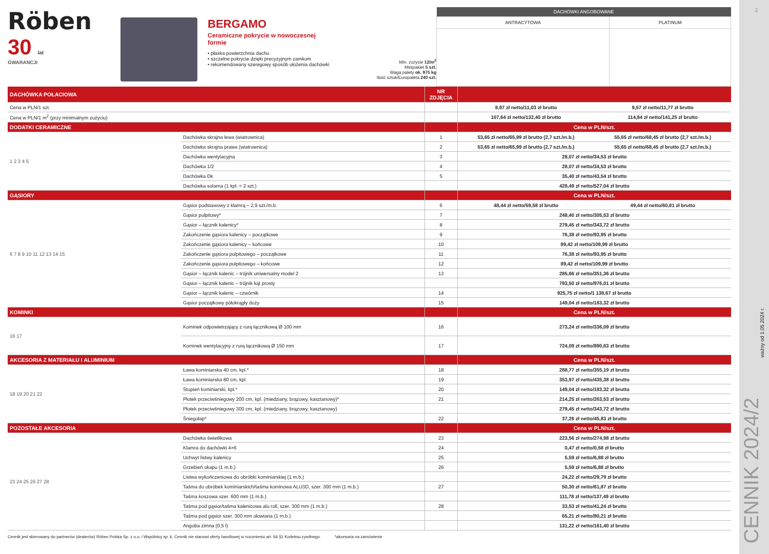2
Röben
30 lat
GWARANCJI
BERGAMO
Ceramiczne pokrycie w nowoczesnej formie
• płaska powierzchnia dachu
• szczelne pokrycie dzięki precyzyjnym zamkom
• rekomendowany szeregowy sposób ułożenia dachówki
Min. zużycie 12/m<sup>2</sup>
Minipakiet 5 szt.
Waga palety ok. 975 kg
Ilość sztuk/Europaleta 240 szt.
| DACHÓWKI ANGOBOWANE | |
| --- | --- |
| ANTRACYTOWA | PLATINUM |
| DACHÓWKA POŁACIOWA | | NR ZDJĘCIA | | |
| Cena w PLN/1 szt. | | | 8,97 zł netto/11,03 zł brutto | 9,57 zł netto/11,77 zł brutto |
| Cena w PLN/1 m<sup>2</sup> (przy minimalnym zużyciu) | | | 107,64 zł netto/132,40 zł brutto | 114,84 zł netto/141,25 zł brutto |
| DODATKI CERAMICZNE | | | Cena w PLN/szt. | |
| 1 2 3 4 5 | Dachówka skrajna lewa (wiatrownica) | 1 | 53,65 zł netto/65,99 zł brutto (2,7 szt./m.b.) | 55,65 zł netto/68,45 zł brutto (2,7 szt./m.b.) |
| | Dachówka skrajna prawa (wiatrownica) | 2 | 53,65 zł netto/65,99 zł brutto (2,7 szt./m.b.) | 55,65 zł netto/68,45 zł brutto (2,7 szt./m.b.) |
| | Dachówka wentylacyjna | 3 | 28,07 zł netto/34,53 zł brutto | |
| | Dachówka 1/2 | 4 | 28,07 zł netto/34,53 zł brutto | |
| | Dachówka Dk | 5 | 35,40 zł netto/43,54 zł brutto | |
| | Dachówka solarna (1 kpl. = 2 szt.) | | 428,49 zł netto/527,04 zł brutto | |
| GĄSIORY | | | Cena w PLN/szt. | |
| 6 7 8 9 10 11 12 13 14 15 | Gąsior podstawowy z klamrą – 2,9 szt./m.b. | 6 | 48,44 zł netto/59,58 zł brutto | 49,44 zł netto/60,81 zł brutto |
| | Gąsior pulpitowy* | 7 | 248,40 zł netto/305,53 zł brutto | |
| | Gąsior – łącznik kalenicy* | 8 | 279,45 zł netto/343,72 zł brutto | |
| | Zakończenie gąsiora kalenicy – początkowe | 9 | 76,38 zł netto/93,95 zł brutto | |
| | Zakończenie gąsiora kalenicy – końcowe | 10 | 89,42 zł netto/109,99 zł brutto | |
| | Zakończenie gąsiora pulpitowego – początkowe | 11 | 76,38 zł netto/93,95 zł brutto | |
| | Zakończenie gąsiora pulpitowego – końcowe | 12 | 89,42 zł netto/109,99 zł brutto | |
| | Gąsior – łącznik kalenic – trójnik uniwersalny model 2 | 13 | 285,66 zł netto/351,36 zł brutto | |
| | Gąsior – łącznik kalenic – trójnik kąt prosty | | 793,50 zł netto/976,01 zł brutto | |
| | Gąsior – łącznik kalenic – czwórnik | 14 | 925,75 zł netto/1 138,67 zł brutto | |
| | Gąsior początkowy półokrągły duży | 15 | 149,04 zł netto/183,32 zł brutto | |
| KOMINKI | | | Cena w PLN/szt. | |
| 16 17 | Kominek odpowietrzający z rurą łącznikową Ø 100 mm | 16 | 273,24 zł netto/336,09 zł brutto | |
| | Kominek wentylacyjny z rurą łącznikową Ø 150 mm | 17 | 724,09 zł netto/890,63 zł brutto | |
| AKCESORIA Z MATERIAŁU I ALUMINIUM | | | Cena w PLN/szt. | |
| 18 19 20 21 22 | Ława kominiarska 40 cm, kpl.* | 18 | 288,77 zł netto/355,19 zł brutto | |
| | Ława kominiarska 80 cm, kpl. | 19 | 353,97 zł netto/435,38 zł brutto | |
| | Stopień kominiarski, kpl.* | 20 | 149,04 zł netto/183,32 zł brutto | |
| | Płotek przeciwśniegowy 200 cm, kpl. (miedziany, brązowy, kasztanowy)* | 21 | 214,25 zł netto/263,53 zł brutto | |
| | Płotek przeciwśniegowy 300 cm, kpl. (miedziany, brązowy, kasztanowy) | | 279,45 zł netto/343,72 zł brutto | |
| | Śniegołap* | 22 | 37,26 zł netto/45,83 zł brutto | |
| POZOSTAŁE AKCESORIA | | | Cena w PLN/szt. | |
| 23 24 25 26 27 28 | Dachówka świetlikowa | 23 | 223,56 zł netto/274,98 zł brutto | |
| | Klamra do dachówki 4×6 | 24 | 0,47 zł netto/0,58 zł brutto | |
| | Uchwyt listwy kalenicy | 25 | 5,59 zł netto/6,88 zł brutto | |
| | Grzebień okapu (1 m.b.) | 26 | 5,59 zł netto/6,88 zł brutto | |
| | Listwa wykończeniowa do obróbki kominiarskiej (1 m.b.) | | 24,22 zł netto/29,79 zł brutto | |
| | Taśma do obróbek kominiarskich/taśma kominowa ALU3D, szer. 300 mm (1 m.b.) | 27 | 50,30 zł netto/61,87 zł brutto | |
| | Taśma koszowa szer. 600 mm (1 m.b.) | | 111,78 zł netto/137,49 zł brutto | |
| | Taśma pod gąsior/taśma kalenicowa alu roll, szer. 300 mm (1 m.b.) | 28 | 33,53 zł netto/41,24 zł brutto | |
| | Taśma pod gąsior szer. 300 mm ołowiana (1 m.b.) | | 65,21 zł netto/80,21 zł brutto | |
| | Angoba zimna (0,5 l) | | 131,22 zł netto/161,40 zł brutto | |
Cennik jest skierowany do partnerów (dealerów) Röben Polska Sp. z o.o. i Wspólnicy sp. k. Cennik nie stanowi oferty handlowej w rozumieniu art. 66 §1 Kodeksu cywilnego. *akcesoria na zamówienie
ważny od 1.05.2024 r.
CENNIK 2024/2